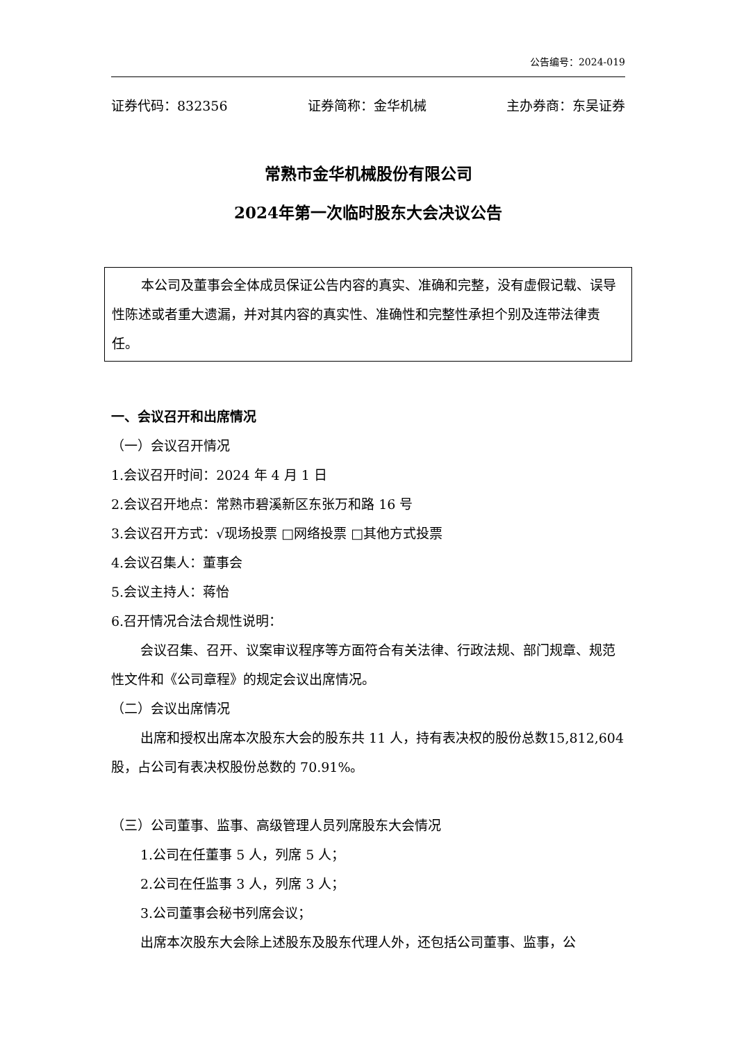公告编号：2024-019
证券代码：832356 证券简称：金华机械 主办券商：东吴证券
常熟市金华机械股份有限公司
2024年第一次临时股东大会决议公告
本公司及董事会全体成员保证公告内容的真实、准确和完整，没有虚假记载、误导性陈述或者重大遗漏，并对其内容的真实性、准确性和完整性承担个别及连带法律责任。
一、会议召开和出席情况
（一）会议召开情况
1.会议召开时间：2024 年 4 月 1 日
2.会议召开地点：常熟市碧溪新区东张万和路 16 号
3.会议召开方式：√现场投票 □网络投票 □其他方式投票
4.会议召集人：董事会
5.会议主持人：蒋怡
6.召开情况合法合规性说明：
会议召集、召开、议案审议程序等方面符合有关法律、行政法规、部门规章、规范性文件和《公司章程》的规定会议出席情况。
（二）会议出席情况
出席和授权出席本次股东大会的股东共 11 人，持有表决权的股份总数15,812,604 股，占公司有表决权股份总数的 70.91%。
（三）公司董事、监事、高级管理人员列席股东大会情况
1.公司在任董事 5 人，列席 5 人；
2.公司在任监事 3 人，列席 3 人；
3.公司董事会秘书列席会议；
出席本次股东大会除上述股东及股东代理人外，还包括公司董事、监事，公